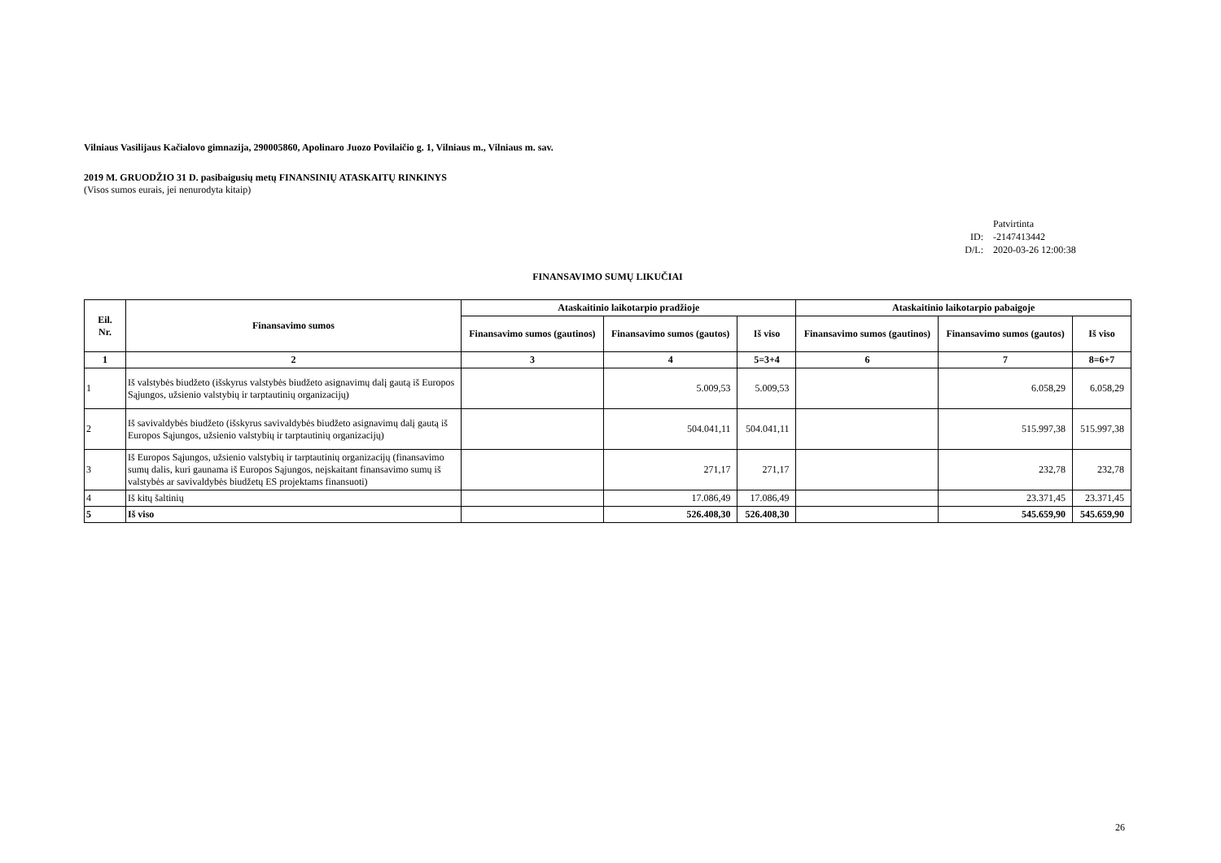Vilniaus Vasilijaus Kačialovo gimnazija, 290005860, Apolinaro Juozo Povilaičio g. 1, Vilniaus m., Vilniaus m. sav.
2019 M. GRUODŽIO 31 D. pasibaigusių metų FINANSINIŲ ATASKAITŲ RINKINYS
(Visos sumos eurais, jei nenurodyta kitaip)
Patvirtinta
ID: -2147413442
D/L: 2020-03-26 12:00:38
FINANSAVIMO SUMŲ LIKUČIAI
| Eil. Nr. | Finansavimo sumos | Ataskaitinio laikotarpio pradžioje | | | Ataskaitinio laikotarpio pabaigoje | | |
| --- | --- | --- | --- | --- | --- | --- | --- |
| | | Finansavimo sumos (gautinos) | Finansavimo sumos (gautos) | Iš viso | Finansavimo sumos (gautinos) | Finansavimo sumos (gautos) | Iš viso |
| 1 | 2 | 3 | 4 | 5=3+4 | 6 | 7 | 8=6+7 |
| 1 | Iš valstybės biudžeto (išskyrus valstybės biudžeto asignavimų dalį gautą iš Europos Sąjungos, užsienio valstybių ir tarptautinių organizacijų) | | 5.009,53 | 5.009,53 | | 6.058,29 | 6.058,29 |
| 2 | Iš savivaldybės biudžeto (išskyrus savivaldybės biudžeto asignavimų dalį gautą iš Europos Sąjungos, užsienio valstybių ir tarptautinių organizacijų) | | 504.041,11 | 504.041,11 | | 515.997,38 | 515.997,38 |
| 3 | Iš Europos Sąjungos, užsienio valstybių ir tarptautinių organizacijų (finansavimo sumų dalis, kuri gaunama iš Europos Sąjungos, neįskaitant finansavimo sumų iš valstybės ar savivaldybės biudžetų ES projektams finansuoti) | | 271,17 | 271,17 | | 232,78 | 232,78 |
| 4 | Iš kitų šaltinių | | 17.086,49 | 17.086,49 | | 23.371,45 | 23.371,45 |
| 5 | Iš viso | | 526.408,30 | 526.408,30 | | 545.659,90 | 545.659,90 |
26